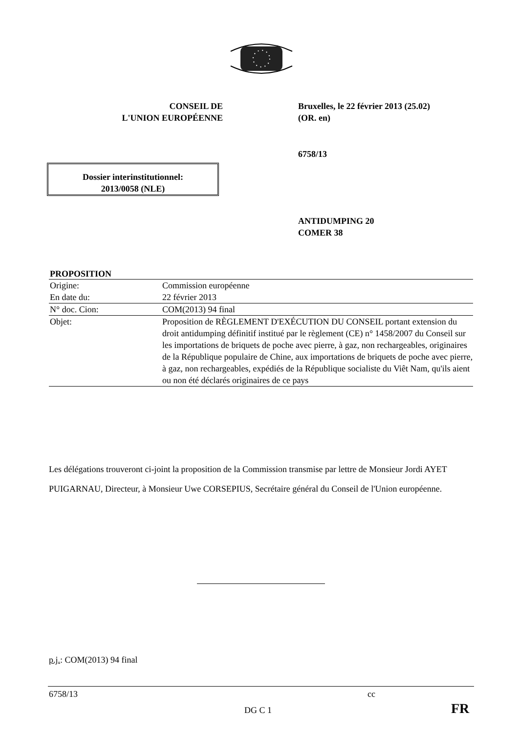CONSEIL DE
L'UNION EUROPÉENNE
Bruxelles, le 22 février 2013 (25.02)
(OR. en)
6758/13
Dossier interinstitutionnel:
2013/0058 (NLE)
ANTIDUMPING 20
COMER 38
| PROPOSITION | |
| --- | --- |
| Origine: | Commission européenne |
| En date du: | 22 février 2013 |
| N° doc. Cion: | COM(2013) 94 final |
| Objet: | Proposition de RÈGLEMENT D'EXÉCUTION DU CONSEIL portant extension du droit antidumping définitif institué par le règlement (CE) n° 1458/2007 du Conseil sur les importations de briquets de poche avec pierre, à gaz, non rechargeables, originaires de la République populaire de Chine, aux importations de briquets de poche avec pierre, à gaz, non rechargeables, expédiés de la République socialiste du Viêt Nam, qu'ils aient ou non été déclarés originaires de ce pays |
Les délégations trouveront ci-joint la proposition de la Commission transmise par lettre de Monsieur Jordi AYET PUIGARNAU, Directeur, à Monsieur Uwe CORSEPIUS, Secrétaire général du Conseil de l'Union européenne.
p.j.: COM(2013) 94 final
6758/13 cc
DG C 1 FR